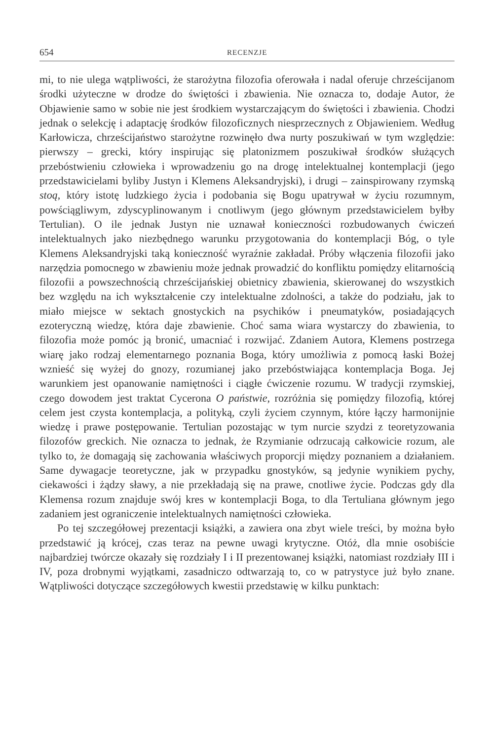654 RECENZJE
mi, to nie ulega wątpliwości, że starożytna filozofia oferowała i nadal oferuje chrześcijanom środki użyteczne w drodze do świętości i zbawienia. Nie oznacza to, dodaje Autor, że Objawienie samo w sobie nie jest środkiem wystarczającym do świętości i zbawienia. Chodzi jednak o selekcję i adaptację środków filozoficznych niesprzecznych z Objawieniem. Według Karłowicza, chrześcijaństwo starożytne rozwinęło dwa nurty poszukiwań w tym względzie: pierwszy – grecki, który inspirując się platonizmem poszukiwał środków służących przebóstwieniu człowieka i wprowadzeniu go na drogę intelektualnej kontemplacji (jego przedstawicielami byliby Justyn i Klemens Aleksandryjski), i drugi – zainspirowany rzymską stoą, który istotę ludzkiego życia i podobania się Bogu upatrywał w życiu rozumnym, powściągliwym, zdyscyplinowanym i cnotliwym (jego głównym przedstawicielem byłby Tertulian). O ile jednak Justyn nie uznawał konieczności rozbudowanych ćwiczeń intelektualnych jako niezbędnego warunku przygotowania do kontemplacji Bóg, o tyle Klemens Aleksandryjski taką konieczność wyraźnie zakładał. Próby włączenia filozofii jako narzędzia pomocnego w zbawieniu może jednak prowadzić do konfliktu pomiędzy elitarnością filozofii a powszechnością chrześcijańskiej obietnicy zbawienia, skierowanej do wszystkich bez względu na ich wykształcenie czy intelektualne zdolności, a także do podziału, jak to miało miejsce w sektach gnostyckich na psychików i pneumatyków, posiadających ezoteryczną wiedzę, która daje zbawienie. Choć sama wiara wystarczy do zbawienia, to filozofia może pomóc ją bronić, umacniać i rozwijać. Zdaniem Autora, Klemens postrzega wiarę jako rodzaj elementarnego poznania Boga, który umożliwia z pomocą łaski Bożej wznieść się wyżej do gnozy, rozumianej jako przebóstwiająca kontemplacja Boga. Jej warunkiem jest opanowanie namiętności i ciągłe ćwiczenie rozumu. W tradycji rzymskiej, czego dowodem jest traktat Cycerona O państwie, rozróżnia się pomiędzy filozofią, której celem jest czysta kontemplacja, a polityką, czyli życiem czynnym, które łączy harmonijnie wiedzę i prawe postępowanie. Tertulian pozostając w tym nurcie szydzi z teoretyzowania filozofów greckich. Nie oznacza to jednak, że Rzymianie odrzucają całkowicie rozum, ale tylko to, że domagają się zachowania właściwych proporcji między poznaniem a działaniem. Same dywagacje teoretyczne, jak w przypadku gnostyków, są jedynie wynikiem pychy, ciekawości i żądzy sławy, a nie przekładają się na prawe, cnotliwe życie. Podczas gdy dla Klemensa rozum znajduje swój kres w kontemplacji Boga, to dla Tertuliana głównym jego zadaniem jest ograniczenie intelektualnych namiętności człowieka.
Po tej szczegółowej prezentacji książki, a zawiera ona zbyt wiele treści, by można było przedstawić ją krócej, czas teraz na pewne uwagi krytyczne. Otóż, dla mnie osobiście najbardziej twórcze okazały się rozdziały I i II prezentowanej książki, natomiast rozdziały III i IV, poza drobnymi wyjątkami, zasadniczo odtwarzają to, co w patrystyce już było znane. Wątpliwości dotyczące szczegółowych kwestii przedstawię w kilku punktach: